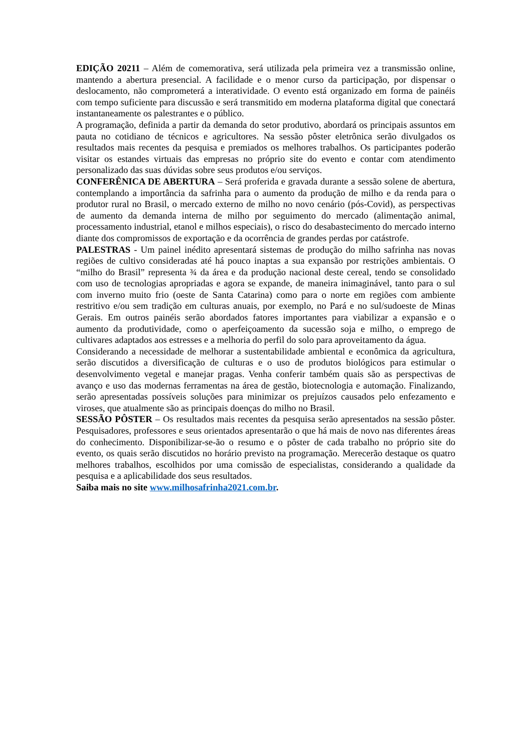EDIÇÃO 20211 – Além de comemorativa, será utilizada pela primeira vez a transmissão online, mantendo a abertura presencial. A facilidade e o menor curso da participação, por dispensar o deslocamento, não comprometerá a interatividade. O evento está organizado em forma de painéis com tempo suficiente para discussão e será transmitido em moderna plataforma digital que conectará instantaneamente os palestrantes e o público.
A programação, definida a partir da demanda do setor produtivo, abordará os principais assuntos em pauta no cotidiano de técnicos e agricultores. Na sessão pôster eletrônica serão divulgados os resultados mais recentes da pesquisa e premiados os melhores trabalhos. Os participantes poderão visitar os estandes virtuais das empresas no próprio site do evento e contar com atendimento personalizado das suas dúvidas sobre seus produtos e/ou serviços.
CONFERÊNICA DE ABERTURA – Será proferida e gravada durante a sessão solene de abertura, contemplando a importância da safrinha para o aumento da produção de milho e da renda para o produtor rural no Brasil, o mercado externo de milho no novo cenário (pós-Covid), as perspectivas de aumento da demanda interna de milho por seguimento do mercado (alimentação animal, processamento industrial, etanol e milhos especiais), o risco do desabastecimento do mercado interno diante dos compromissos de exportação e da ocorrência de grandes perdas por catástrofe.
PALESTRAS - Um painel inédito apresentará sistemas de produção do milho safrinha nas novas regiões de cultivo consideradas até há pouco inaptas a sua expansão por restrições ambientais. O “milho do Brasil” representa ¾ da área e da produção nacional deste cereal, tendo se consolidado com uso de tecnologias apropriadas e agora se expande, de maneira inimaginável, tanto para o sul com inverno muito frio (oeste de Santa Catarina) como para o norte em regiões com ambiente restritivo e/ou sem tradição em culturas anuais, por exemplo, no Pará e no sul/sudoeste de Minas Gerais. Em outros painéis serão abordados fatores importantes para viabilizar a expansão e o aumento da produtividade, como o aperfeiçoamento da sucessão soja e milho, o emprego de cultivares adaptados aos estresses e a melhoria do perfil do solo para aproveitamento da água.
Considerando a necessidade de melhorar a sustentabilidade ambiental e econômica da agricultura, serão discutidos a diversificação de culturas e o uso de produtos biológicos para estimular o desenvolvimento vegetal e manejar pragas. Venha conferir também quais são as perspectivas de avanço e uso das modernas ferramentas na área de gestão, biotecnologia e automação. Finalizando, serão apresentadas possíveis soluções para minimizar os prejuízos causados pelo enfezamento e viroses, que atualmente são as principais doenças do milho no Brasil.
SESSÃO PÔSTER – Os resultados mais recentes da pesquisa serão apresentados na sessão pôster. Pesquisadores, professores e seus orientados apresentarão o que há mais de novo nas diferentes áreas do conhecimento. Disponibilizar-se-ão o resumo e o pôster de cada trabalho no próprio site do evento, os quais serão discutidos no horário previsto na programação. Merecerão destaque os quatro melhores trabalhos, escolhidos por uma comissão de especialistas, considerando a qualidade da pesquisa e a aplicabilidade dos seus resultados.
Saiba mais no site www.milhosafrinha2021.com.br.